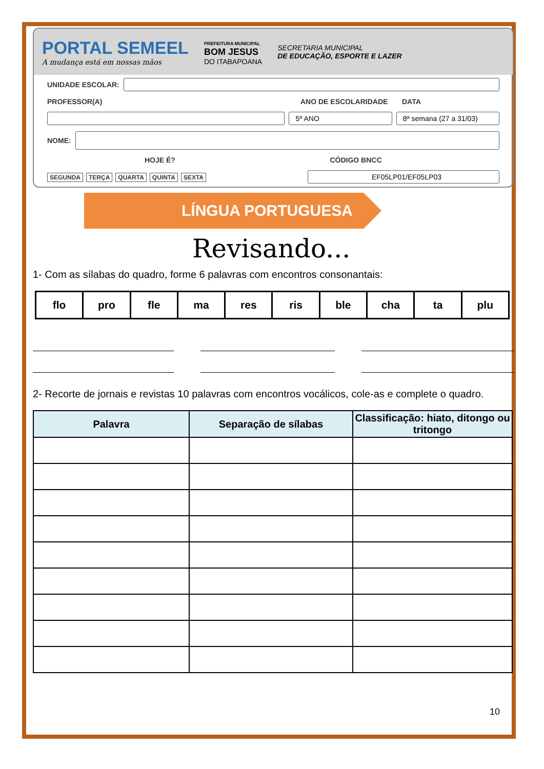PORTAL SEMEEL
A mudança está em nossas mãos
PREFEITURA MUNICIPAL
BOM JESUS
DO ITABAPOANA
SECRETARIA MUNICIPAL
DE EDUCAÇÃO, ESPORTE E LAZER
UNIDADE ESCOLAR:
PROFESSOR(A) ANO DE ESCOLARIDADE DATA
5º ANO 8ª semana (27 a 31/03)
NOME:
HOJE É? CÓDIGO BNCC
SEGUNDA TERÇA QUARTA QUINTA SEXTA
EF05LP01/EF05LP03
LÍNGUA PORTUGUESA
Revisando...
1- Com as sílabas do quadro, forme 6 palavras com encontros consonantais:
| flo | pro | fle | ma | res | ris | ble | cha | ta | plu |
2- Recorte de jornais e revistas 10 palavras com encontros vocálicos, cole-as e complete o quadro.
| Palavra | Separação de sílabas | Classificação: hiato, ditongo ou tritongo |
| --- | --- | --- |
10